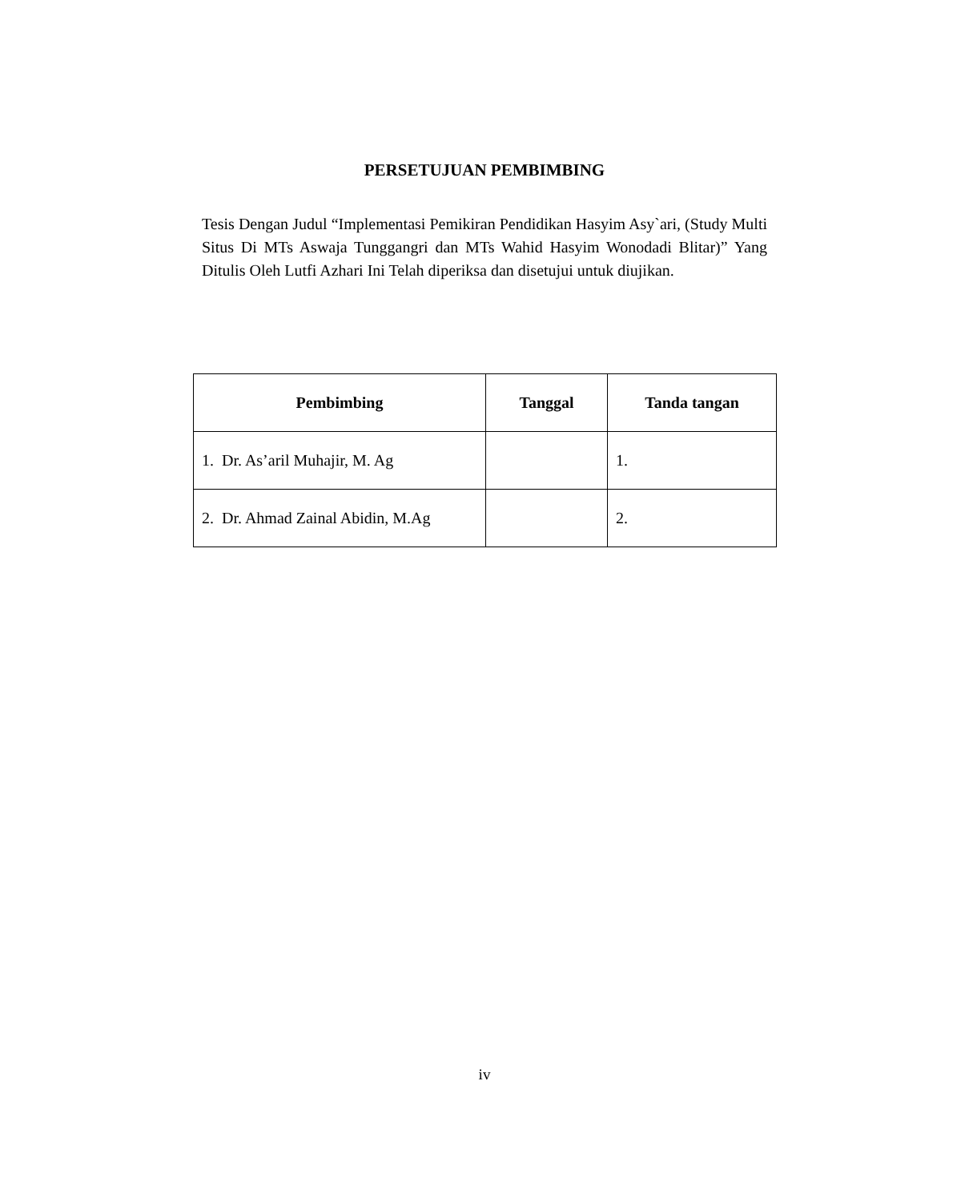PERSETUJUAN PEMBIMBING
Tesis Dengan Judul “Implementasi Pemikiran Pendidikan Hasyim Asy`ari, (Study Multi Situs Di MTs Aswaja Tunggangri dan MTs Wahid Hasyim Wonodadi Blitar)” Yang Ditulis Oleh Lutfi Azhari Ini Telah diperiksa dan disetujui untuk diujikan.
| Pembimbing | Tanggal | Tanda tangan |
| --- | --- | --- |
| 1. Dr. As’aril Muhajir, M. Ag | | 1. |
| 2. Dr. Ahmad Zainal Abidin, M.Ag | | 2. |
iv